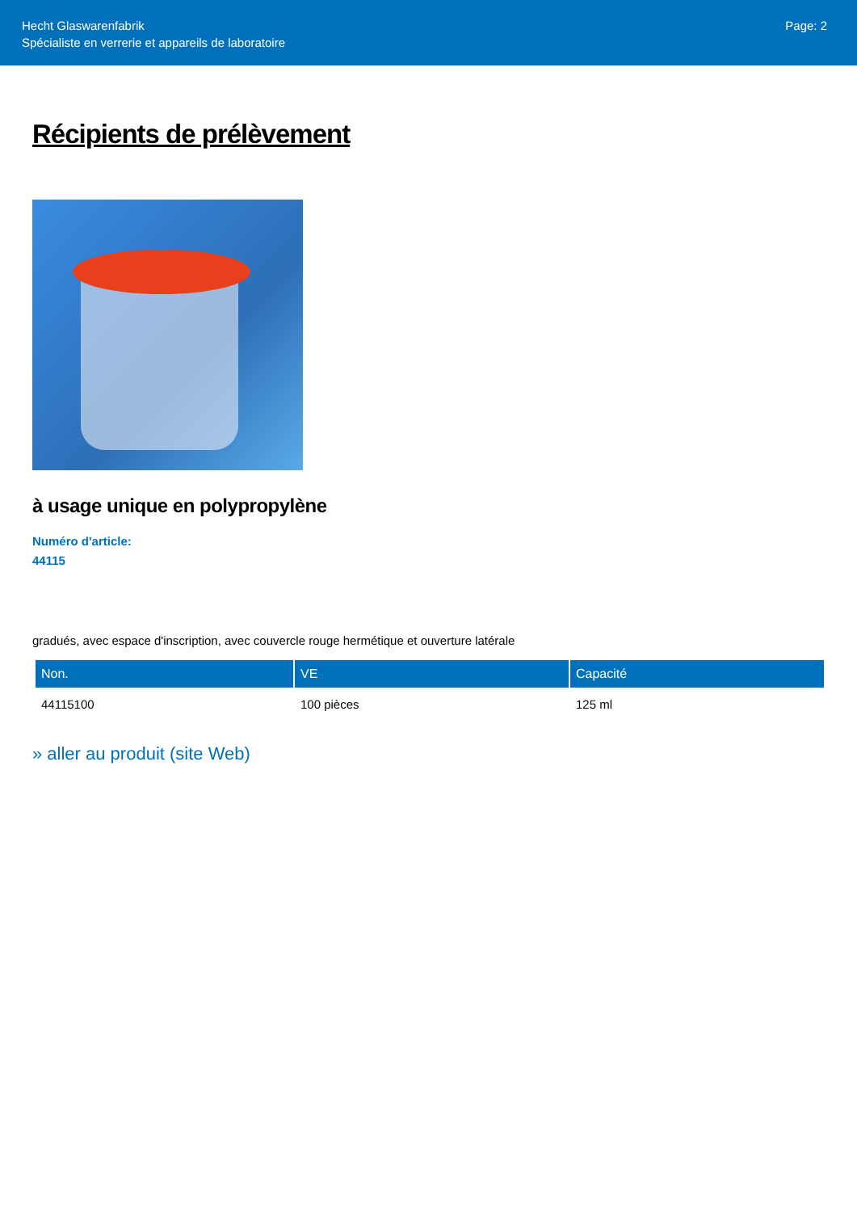Hecht Glaswarenfabrik
Spécialiste en verrerie et appareils de laboratoire
Page: 2
Récipients de prélèvement
à usage unique en polypropylène
Numéro d'article:
44115
gradués, avec espace d'inscription, avec couvercle rouge hermétique et ouverture latérale
| Non. | VE | Capacité |
| --- | --- | --- |
| 44115100 | 100 pièces | 125 ml |
» aller au produit (site Web)